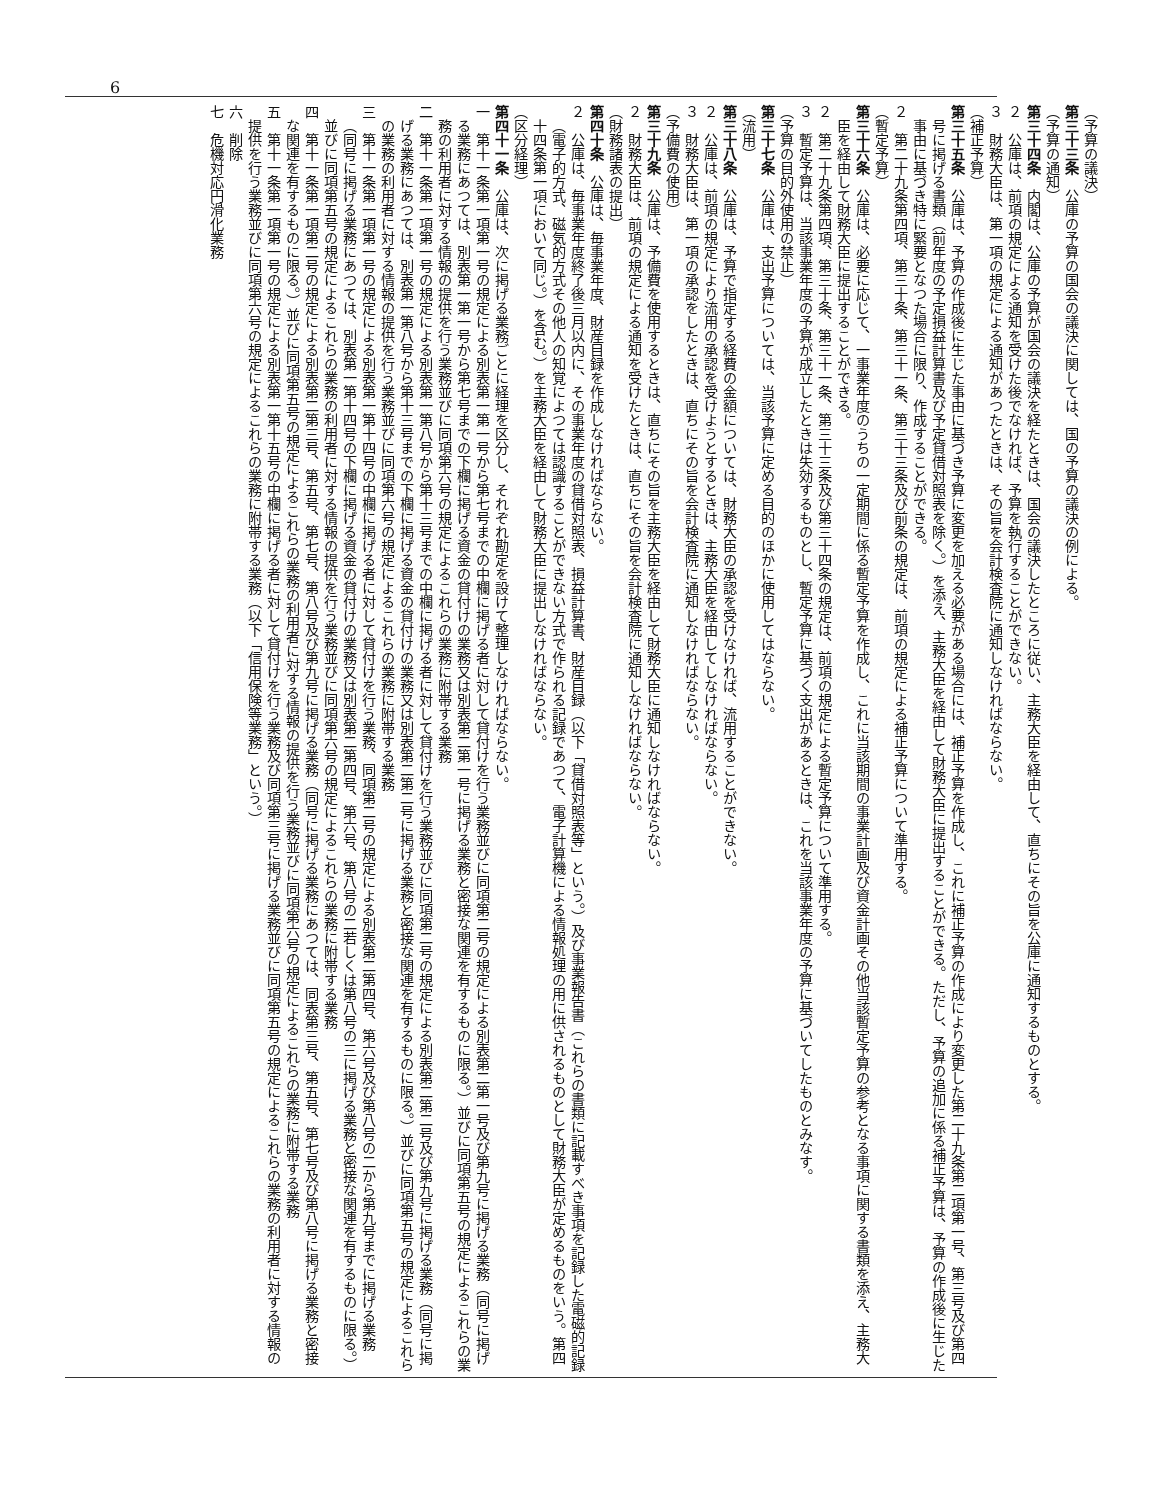6
（予算の議決）
第三十三条　公庫の予算の国会の議決に関しては、国の予算の議決の例による。
（予算の通知）
第三十四条　内閣は、公庫の予算が国会の議決を経たときは、国会の議決したところに従い、主務大臣を経由して、直ちにその旨を公庫に通知するものとする。
２　公庫は、前項の規定による通知を受けた後でなければ、予算を執行することができない。
３　財務大臣は、第一項の規定による通知があつたときは、その旨を会計検査院に通知しなければならない。
（補正予算）
第三十五条　公庫は、予算の作成後に生じた事由に基づき予算に変更を加える必要がある場合には、補正予算を作成し、これに補正予算の作成により変更した第二十九条第二項第一号、第三号及び第四号に掲げる書類（前年度の予定損益計算書及び予定貸借対照表を除く。）を添え、主務大臣を経由して財務大臣に提出することができる。ただし、予算の追加に係る補正予算は、予算の作成後に生じた事由に基づき特に緊要となつた場合に限り、作成することができる。
２　第二十九条第四項、第三十条、第三十一条、第三十三条及び前条の規定は、前項の規定による補正予算について準用する。
（暫定予算）
第三十六条　公庫は、必要に応じて、一事業年度のうちの一定期間に係る暫定予算を作成し、これに当該期間の事業計画及び資金計画その他当該暫定予算の参考となる事項に関する書類を添え、主務大臣を経由して財務大臣に提出することができる。
２　第二十九条第四項、第三十条、第三十一条、第三十三条及び第三十四条の規定は、前項の規定による暫定予算について準用する。
３　暫定予算は、当該事業年度の予算が成立したときは失効するものとし、暫定予算に基づく支出があるときは、これを当該事業年度の予算に基づいてしたものとみなす。
（予算の目的外使用の禁止）
第三十七条　公庫は、支出予算については、当該予算に定める目的のほかに使用してはならない。
（流用）
第三十八条　公庫は、予算で指定する経費の金額については、財務大臣の承認を受けなければ、流用することができない。
２　公庫は、前項の規定により流用の承認を受けようとするときは、主務大臣を経由してしなければならない。
３　財務大臣は、第一項の承認をしたときは、直ちにその旨を会計検査院に通知しなければならない。
（予備費の使用）
第三十九条　公庫は、予備費を使用するときは、直ちにその旨を主務大臣を経由して財務大臣に通知しなければならない。
２　財務大臣は、前項の規定による通知を受けたときは、直ちにその旨を会計検査院に通知しなければならない。
（財務諸表の提出）
第四十条　公庫は、毎事業年度、財産目録を作成しなければならない。
２　公庫は、毎事業年度終了後三月以内に、その事業年度の貸借対照表、損益計算書、財産目録（以下「貸借対照表等」という。）及び事業報告書（これらの書類に記載すべき事項を記録した電磁的記録（電子的方式、磁気的方式その他人の知覚によつては認識することができない方式で作られる記録であつて、電子計算機による情報処理の用に供されるものとして財務大臣が定めるものをいう。第四十四条第一項において同じ。）を含む。）を主務大臣を経由して財務大臣に提出しなければならない。
（区分経理）
第四十一条　公庫は、次に掲げる業務ごとに経理を区分し、それぞれ勘定を設けて整理しなければならない。
一　第十一条第一項第一号の規定による別表第一第一号から第七号までの中欄に掲げる者に対して貸付けを行う業務並びに同項第二号の規定による別表第二第一号及び第九号に掲げる業務（同号に掲げる業務にあつては、別表第一第一号から第七号までの下欄に掲げる資金の貸付けの業務又は別表第二第一号に掲げる業務と密接な関連を有するものに限る。）並びに同項第五号の規定によるこれらの業務の利用者に対する情報の提供を行う業務並びに同項第六号の規定によるこれらの業務に附帯する業務
二　第十一条第一項第一号の規定による別表第一第八号から第十三号までの中欄に掲げる者に対して貸付けを行う業務並びに同項第二号の規定による別表第二第二号及び第九号に掲げる業務（同号に掲げる業務にあつては、別表第一第八号から第十三号までの下欄に掲げる資金の貸付けの業務又は別表第二第二号に掲げる業務と密接な関連を有するものに限る。）並びに同項第五号の規定によるこれらの業務の利用者に対する情報の提供を行う業務並びに同項第六号の規定によるこれらの業務に附帯する業務
三　第十一条第一項第一号の規定による別表第一第十四号の中欄に掲げる者に対して貸付けを行う業務、同項第二号の規定による別表第二第四号、第六号及び第八号の二から第九号までに掲げる業務（同号に掲げる業務にあつては、別表第一第十四号の下欄に掲げる資金の貸付けの業務又は別表第二第四号、第六号、第八号の二若しくは第八号の三に掲げる業務と密接な関連を有するものに限る。）並びに同項第五号の規定によるこれらの業務の利用者に対する情報の提供を行う業務並びに同項第六号の規定によるこれらの業務に附帯する業務
四　第十一条第一項第二号の規定による別表第二第三号、第五号、第七号、第八号及び第九号に掲げる業務（同号に掲げる業務にあつては、同表第三号、第五号、第七号及び第八号に掲げる業務と密接な関連を有するものに限る。）並びに同項第五号の規定によるこれらの業務の利用者に対する情報の提供を行う業務並びに同項第六号の規定によるこれらの業務に附帯する業務
五　第十一条第一項第一号の規定による別表第一第十五号の中欄に掲げる者に対して貸付けを行う業務及び同項第三号に掲げる業務並びに同項第五号の規定によるこれらの業務の利用者に対する情報の提供を行う業務並びに同項第六号の規定によるこれらの業務に附帯する業務（以下「信用保険等業務」という。）
六　削除
七　危機対応円滑化業務